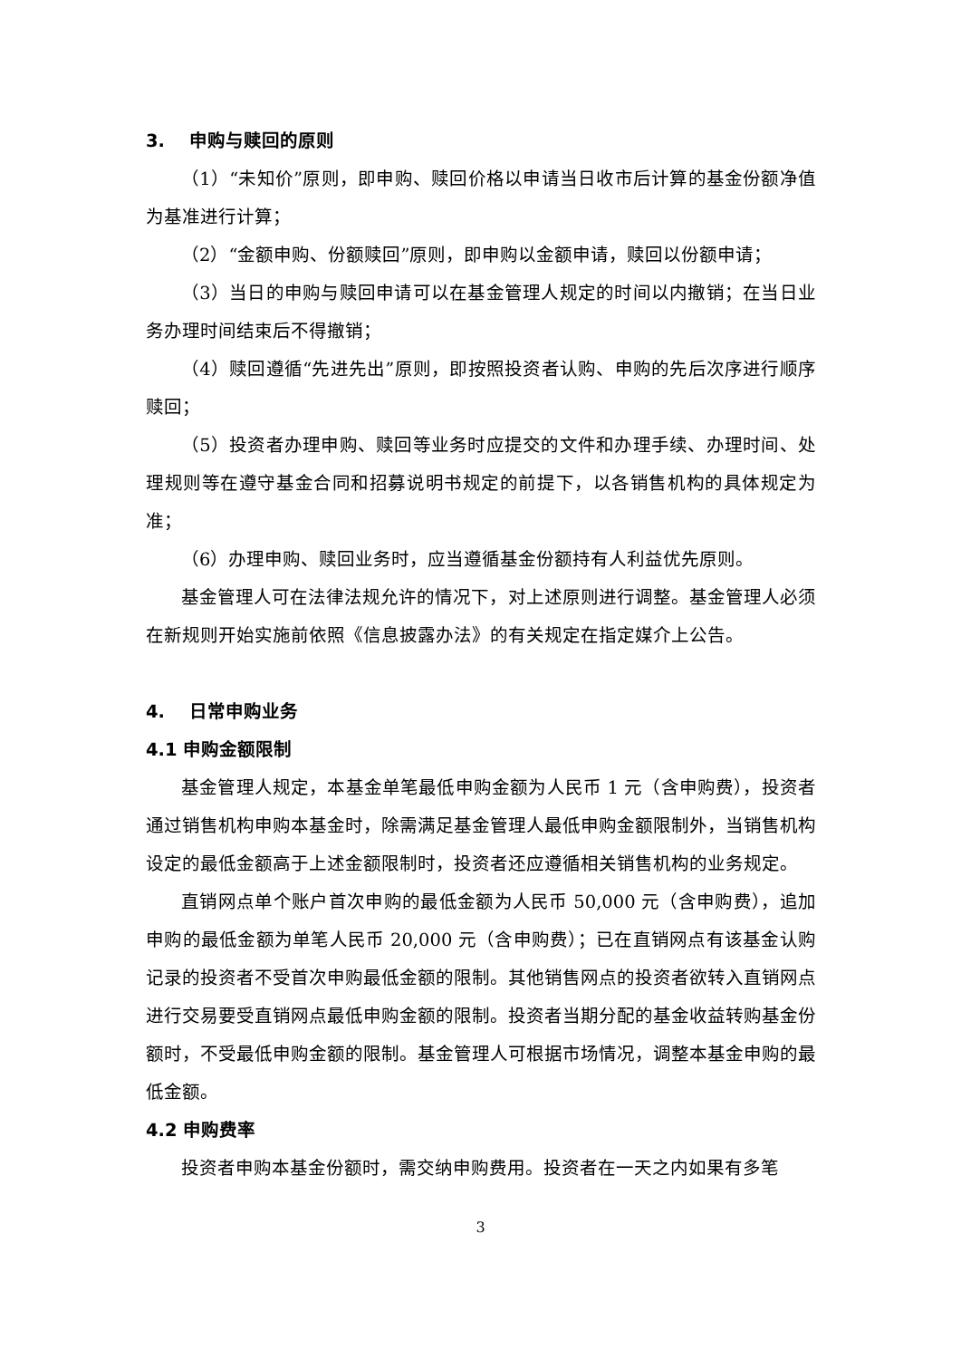3. 申购与赎回的原则
（1）“未知价”原则，即申购、赎回价格以申请当日收市后计算的基金份额净值为基准进行计算；
（2）“金额申购、份额赎回”原则，即申购以金额申请，赎回以份额申请；
（3）当日的申购与赎回申请可以在基金管理人规定的时间以内撤销；在当日业务办理时间结束后不得撤销；
（4）赎回遵循“先进先出”原则，即按照投资者认购、申购的先后次序进行顺序赎回；
（5）投资者办理申购、赎回等业务时应提交的文件和办理手续、办理时间、处理规则等在遵守基金合同和招募说明书规定的前提下，以各销售机构的具体规定为准；
（6）办理申购、赎回业务时，应当遵循基金份额持有人利益优先原则。
基金管理人可在法律法规允许的情况下，对上述原则进行调整。基金管理人必须在新规则开始实施前依照《信息披露办法》的有关规定在指定媒介上公告。
4. 日常申购业务
4.1 申购金额限制
基金管理人规定，本基金单笔最低申购金额为人民币 1 元（含申购费），投资者通过销售机构申购本基金时，除需满足基金管理人最低申购金额限制外，当销售机构设定的最低金额高于上述金额限制时，投资者还应遵循相关销售机构的业务规定。
直销网点单个账户首次申购的最低金额为人民币 50,000 元（含申购费），追加申购的最低金额为单笔人民币 20,000 元（含申购费）；已在直销网点有该基金认购记录的投资者不受首次申购最低金额的限制。其他销售网点的投资者欲转入直销网点进行交易要受直销网点最低申购金额的限制。投资者当期分配的基金收益转购基金份额时，不受最低申购金额的限制。基金管理人可根据市场情况，调整本基金申购的最低金额。
4.2 申购费率
投资者申购本基金份额时，需交纳申购费用。投资者在一天之内如果有多笔
3